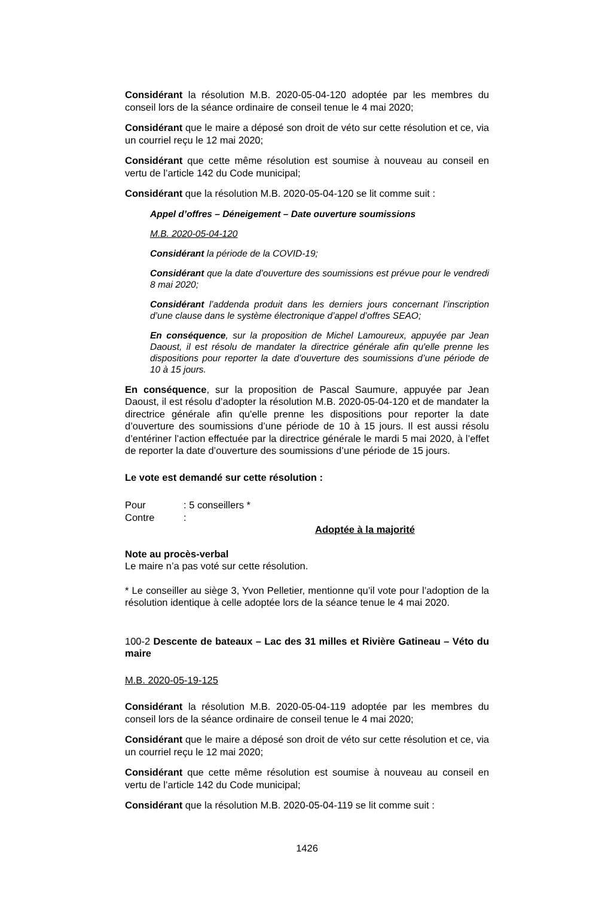Considérant la résolution M.B. 2020-05-04-120 adoptée par les membres du conseil lors de la séance ordinaire de conseil tenue le 4 mai 2020;
Considérant que le maire a déposé son droit de véto sur cette résolution et ce, via un courriel reçu le 12 mai 2020;
Considérant que cette même résolution est soumise à nouveau au conseil en vertu de l’article 142 du Code municipal;
Considérant que la résolution M.B. 2020-05-04-120 se lit comme suit :
Appel d’offres – Déneigement – Date ouverture soumissions
M.B. 2020-05-04-120
Considérant la période de la COVID-19;
Considérant que la date d’ouverture des soumissions est prévue pour le vendredi 8 mai 2020;
Considérant l’addenda produit dans les derniers jours concernant l’inscription d’une clause dans le système électronique d’appel d’offres SEAO;
En conséquence, sur la proposition de Michel Lamoureux, appuyée par Jean Daoust, il est résolu de mandater la directrice générale afin qu'elle prenne les dispositions pour reporter la date d’ouverture des soumissions d’une période de 10 à 15 jours.
En conséquence, sur la proposition de Pascal Saumure, appuyée par Jean Daoust, il est résolu d’adopter la résolution M.B. 2020-05-04-120 et de mandater la directrice générale afin qu'elle prenne les dispositions pour reporter la date d’ouverture des soumissions d’une période de 10 à 15 jours. Il est aussi résolu d’entériner l’action effectuée par la directrice générale le mardi 5 mai 2020, à l’effet de reporter la date d’ouverture des soumissions d’une période de 15 jours.
Le vote est demandé sur cette résolution :
Pour: 5 conseillers *
Contre:
Adoptée à la majorité
Note au procès-verbal
Le maire n’a pas voté sur cette résolution.
* Le conseiller au siège 3, Yvon Pelletier, mentionne qu’il vote pour l’adoption de la résolution identique à celle adoptée lors de la séance tenue le 4 mai 2020.
100-2 Descente de bateaux – Lac des 31 milles et Rivière Gatineau – Véto du maire
M.B. 2020-05-19-125
Considérant la résolution M.B. 2020-05-04-119 adoptée par les membres du conseil lors de la séance ordinaire de conseil tenue le 4 mai 2020;
Considérant que le maire a déposé son droit de véto sur cette résolution et ce, via un courriel reçu le 12 mai 2020;
Considérant que cette même résolution est soumise à nouveau au conseil en vertu de l’article 142 du Code municipal;
Considérant que la résolution M.B. 2020-05-04-119 se lit comme suit :
1426